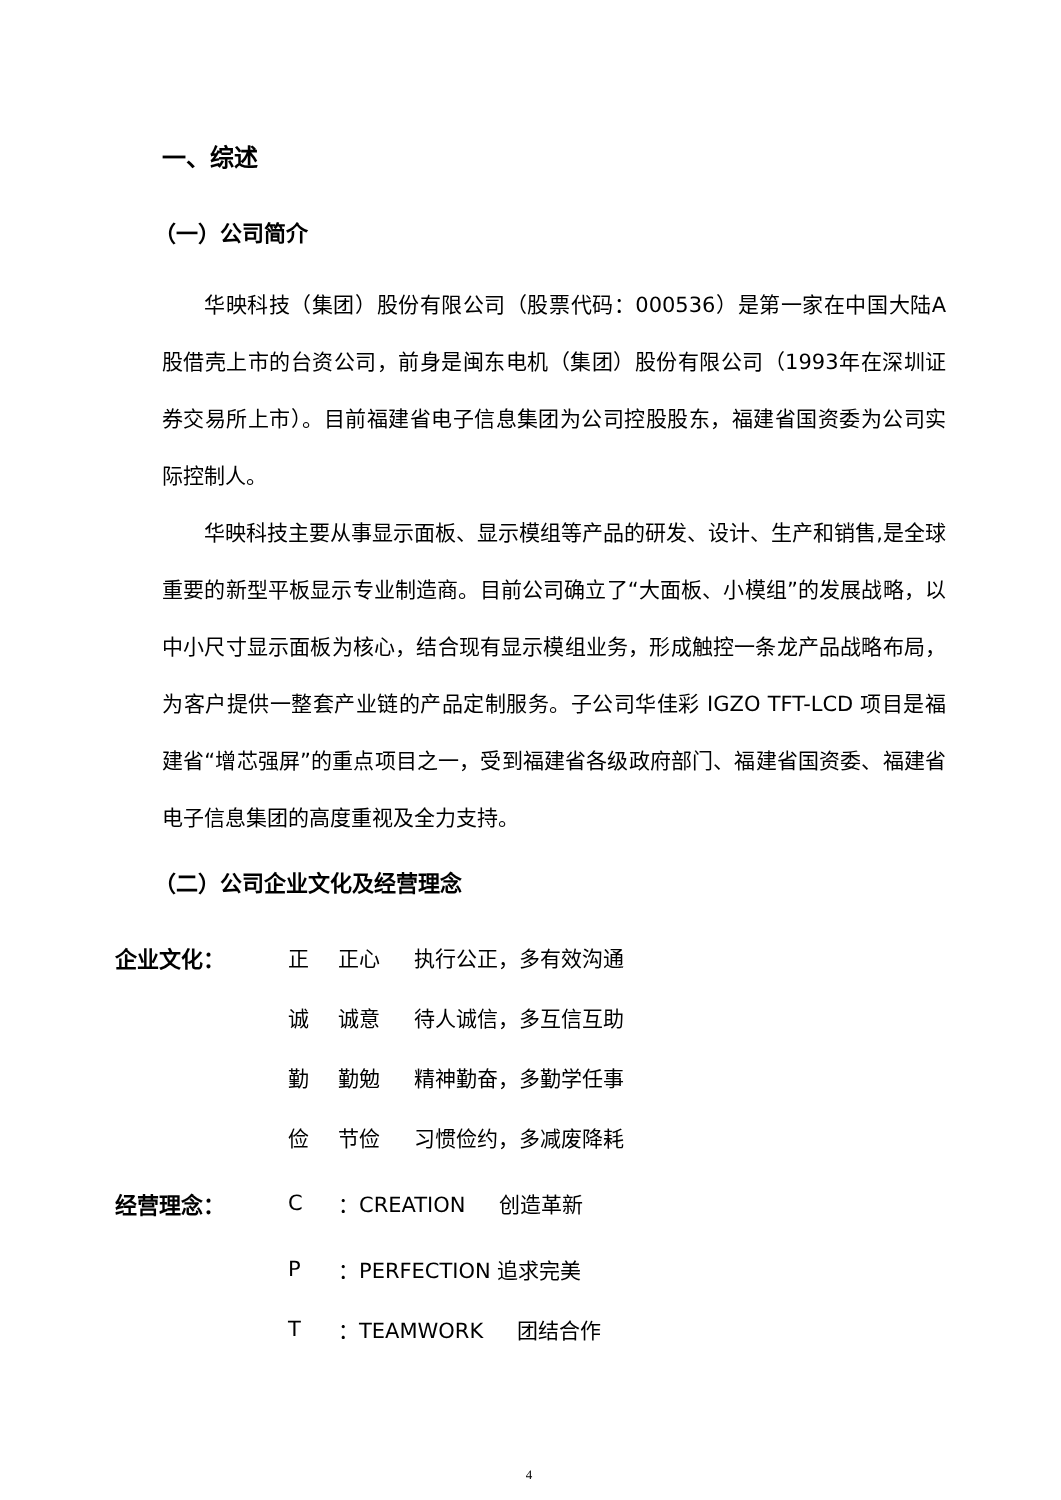一、综述
（一）公司简介
华映科技（集团）股份有限公司（股票代码：000536）是第一家在中国大陆A股借壳上市的台资公司，前身是闽东电机（集团）股份有限公司（1993年在深圳证券交易所上市）。目前福建省电子信息集团为公司控股股东，福建省国资委为公司实际控制人。
华映科技主要从事显示面板、显示模组等产品的研发、设计、生产和销售,是全球重要的新型平板显示专业制造商。目前公司确立了“大面板、小模组”的发展战略，以中小尺寸显示面板为核心，结合现有显示模组业务，形成触控一条龙产品战略布局，为客户提供一整套产业链的产品定制服务。子公司华佳彩 IGZO TFT-LCD 项目是福建省“增芯强屏”的重点项目之一，受到福建省各级政府部门、福建省国资委、福建省电子信息集团的高度重视及全力支持。
（二）公司企业文化及经营理念
| 企业文化： | 正 | 正心 | 执行公正，多有效沟通 |
| | 诚 | 诚意 | 待人诚信，多互信互助 |
| | 勤 | 勤勉 | 精神勤奋，多勤学任事 |
| | 俭 | 节俭 | 习惯俭约，多减废降耗 |
| 经营理念： | C | ：CREATION 创造革新 | |
| | P | ：PERFECTION 追求完美 | |
| | T | ：TEAMWORK 团结合作 | |
4